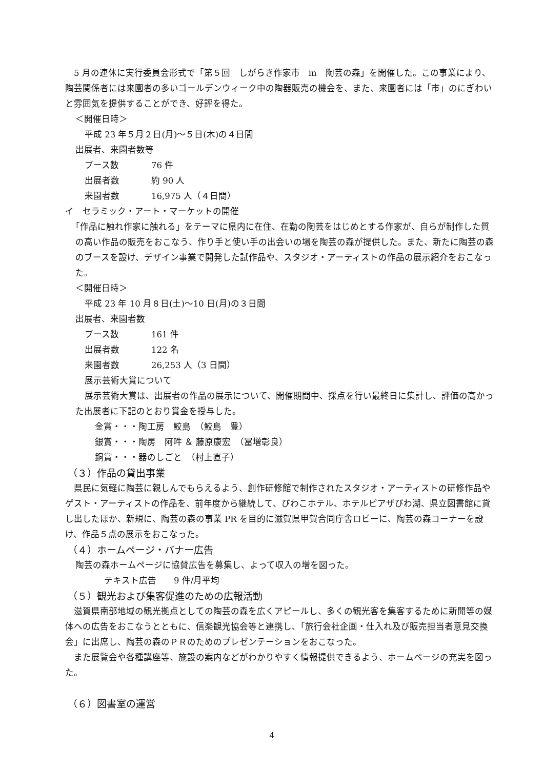5 月の連休に実行委員会形式で「第５回　しがらき作家市　in　陶芸の森」を開催した。この事業により、陶芸関係者には来園者の多いゴールデンウィーク中の陶器販売の機会を、また、来園者には「市」のにぎわいと雰囲気を提供することができ、好評を得た。
＜開催日時＞
平成 23 年５月２日(月)～５日(木)の４日間
出展者、来園者数等
ブース数 76 件
出展者数 約 90 人
来園者数 16,975 人（４日間）
イ　セラミック・アート・マーケットの開催
「作品に触れ作家に触れる」をテーマに県内に在住、在勤の陶芸をはじめとする作家が、自らが制作した質の高い作品の販売をおこなう、作り手と使い手の出会いの場を陶芸の森が提供した。また、新たに陶芸の森のブースを設け、デザイン事業で開発した試作品や、スタジオ・アーティストの作品の展示紹介をおこなった。
＜開催日時＞
平成 23 年 10 月８日(土)～10 日(月)の３日間
出展者、来園者数
ブース数 161 件
出展者数 122 名
来園者数 26,253 人（3 日間）
展示芸術大賞について
展示芸術大賞は、出展者の作品の展示について、開催期間中、採点を行い最終日に集計し、評価の高かった出展者に下記のとおり賞金を授与した。
金賞・・・陶工房　鮫島　（鮫島　豊）
銀賞・・・陶房　阿吽 ＆ 藤原康宏　（冨増彰良）
銅賞・・・器のしごと　（村上直子）
（３）作品の貸出事業
　県民に気軽に陶芸に親しんでもらえるよう、創作研修館で制作されたスタジオ・アーティストの研修作品やゲスト・アーティストの作品を、前年度から継続して、びわこホテル、ホテルピアザびわ湖、県立図書館に貸し出したほか、新規に、陶芸の森の事業 PR を目的に滋賀県甲賀合同庁舎ロビーに、陶芸の森コーナーを設け、作品５点の展示をおこなった。
（４）ホームページ・バナー広告
陶芸の森ホームページに協賛広告を募集し、よって収入の増を図った。
テキスト広告　　9 件/月平均
（５）観光および集客促進のための広報活動
　滋賀県南部地域の観光拠点としての陶芸の森を広くアピールし、多くの観光客を集客するために新聞等の媒体への広告をおこなうとともに、信楽観光協会等と連携し、「旅行会社企画・仕入れ及び販売担当者意見交換会」に出席し、陶芸の森のＰＲのためのプレゼンテーションをおこなった。
　また展覧会や各種講座等、施設の案内などがわかりやすく情報提供できるよう、ホームページの充実を図った。
（６）図書室の運営
4